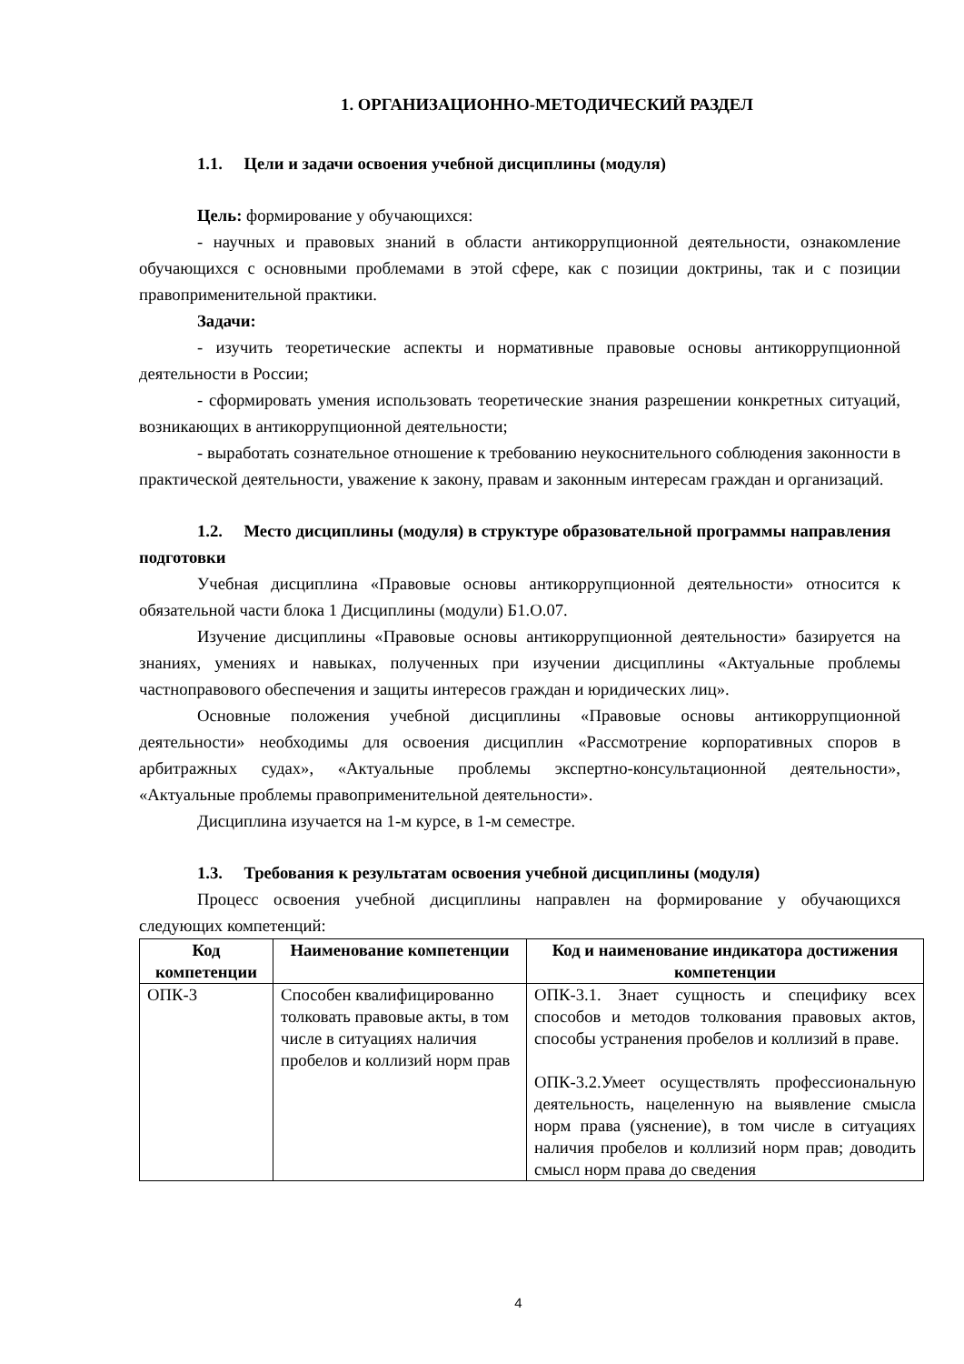1. ОРГАНИЗАЦИОННО-МЕТОДИЧЕСКИЙ РАЗДЕЛ
1.1. Цели и задачи освоения учебной дисциплины (модуля)
Цель: формирование у обучающихся:
- научных и правовых знаний в области антикоррупционной деятельности, ознакомление обучающихся с основными проблемами в этой сфере, как с позиции доктрины, так и с позиции правоприменительной практики.
Задачи:
- изучить теоретические аспекты и нормативные правовые основы антикоррупционной деятельности в России;
- сформировать умения использовать теоретические знания разрешении конкретных ситуаций, возникающих в антикоррупционной деятельности;
- выработать сознательное отношение к требованию неукоснительного соблюдения законности в практической деятельности, уважение к закону, правам и законным интересам граждан и организаций.
1.2. Место дисциплины (модуля) в структуре образовательной программы направления подготовки
Учебная дисциплина «Правовые основы антикоррупционной деятельности» относится к обязательной части блока 1 Дисциплины (модули) Б1.О.07.
Изучение дисциплины «Правовые основы антикоррупционной деятельности» базируется на знаниях, умениях и навыках, полученных при изучении дисциплины «Актуальные проблемы частноправового обеспечения и защиты интересов граждан и юридических лиц».
Основные положения учебной дисциплины «Правовые основы антикоррупционной деятельности» необходимы для освоения дисциплин «Рассмотрение корпоративных споров в арбитражных судах», «Актуальные проблемы экспертно-консультационной деятельности», «Актуальные проблемы правоприменительной деятельности».
Дисциплина изучается на 1-м курсе, в 1-м семестре.
1.3. Требования к результатам освоения учебной дисциплины (модуля)
Процесс освоения учебной дисциплины направлен на формирование у обучающихся следующих компетенций:
| Код компетенции | Наименование компетенции | Код и наименование индикатора достижения компетенции |
| --- | --- | --- |
| ОПК-3 | Способен квалифицированно толковать правовые акты, в том числе в ситуациях наличия пробелов и коллизий норм прав | ОПК-3.1. Знает сущность и специфику всех способов и методов толкования правовых актов, способы устранения пробелов и коллизий в праве. ОПК-3.2.Умеет осуществлять профессиональную деятельность, нацеленную на выявление смысла норм права (уяснение), в том числе в ситуациях наличия пробелов и коллизий норм прав; доводить смысл норм права до сведения |
4